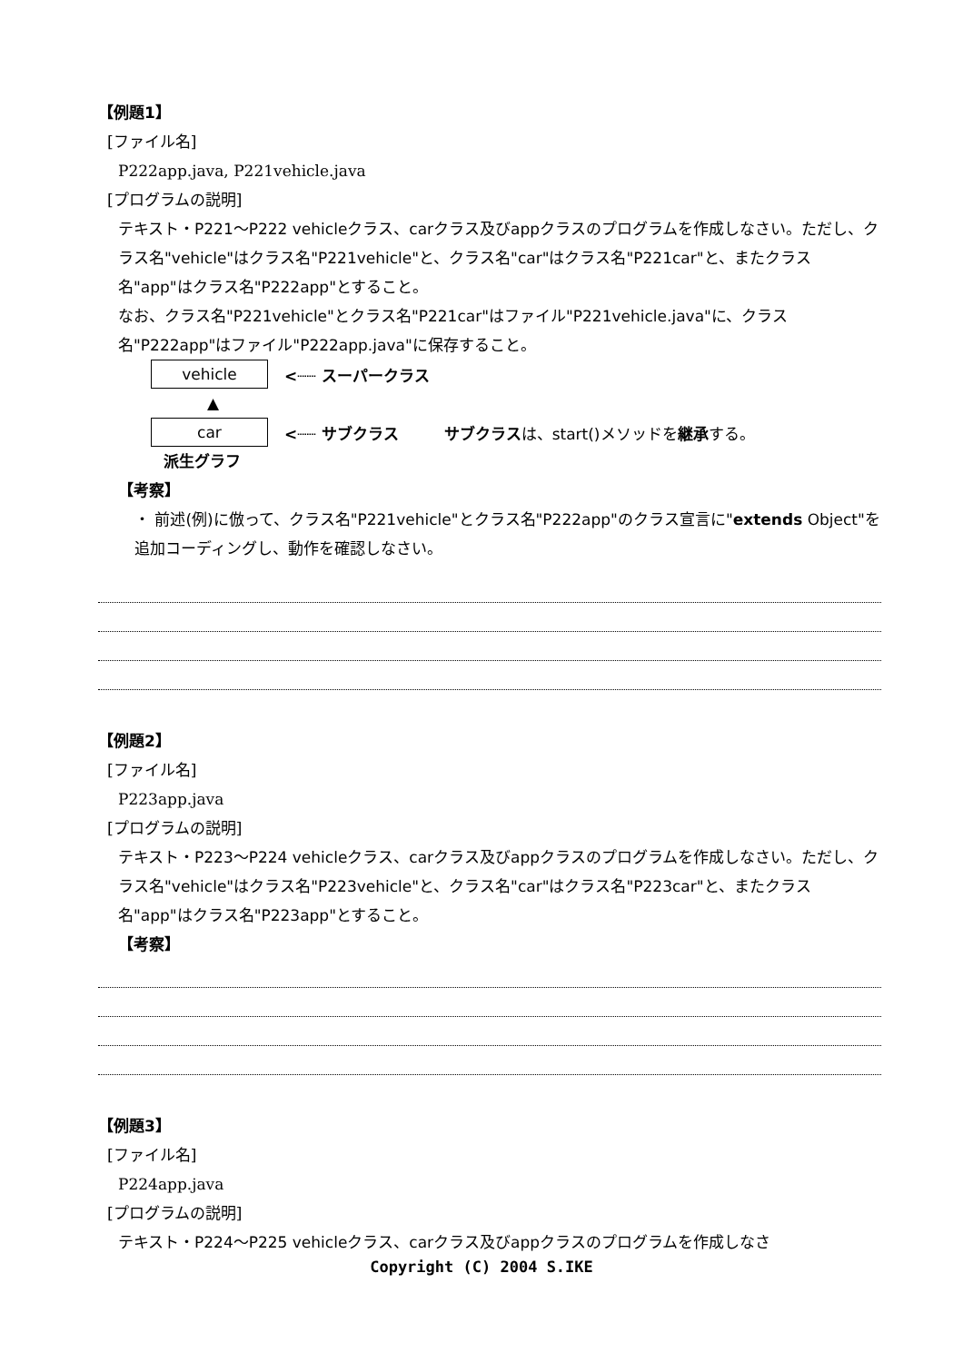【例題1】
[ファイル名]
P222app.java, P221vehicle.java
[プログラムの説明]
テキスト・P221～P222 vehicleクラス、carクラス及びappクラスのプログラムを作成しなさい。ただし、クラス名"vehicle"はクラス名"P221vehicle"と、クラス名"car"はクラス名"P221car"と、またクラス名"app"はクラス名"P222app"とすること。
なお、クラス名"P221vehicle"とクラス名"P221car"はファイル"P221vehicle.java"に、クラス名"P222app"はファイル"P222app.java"に保存すること。
vehicle
<┈┈ スーパークラス
▲
car
<┈┈ サブクラス サブクラスは、start()メソッドを継承する。
派生グラフ
【考察】
・ 前述(例)に倣って、クラス名"P221vehicle"とクラス名"P222app"のクラス宣言に"extends Object"を追加コーディングし、動作を確認しなさい。
【例題2】
[ファイル名]
P223app.java
[プログラムの説明]
テキスト・P223～P224 vehicleクラス、carクラス及びappクラスのプログラムを作成しなさい。ただし、クラス名"vehicle"はクラス名"P223vehicle"と、クラス名"car"はクラス名"P223car"と、またクラス名"app"はクラス名"P223app"とすること。
【考察】
【例題3】
[ファイル名]
P224app.java
[プログラムの説明]
テキスト・P224～P225 vehicleクラス、carクラス及びappクラスのプログラムを作成しなさ
Copyright (C) 2004 S.IKE